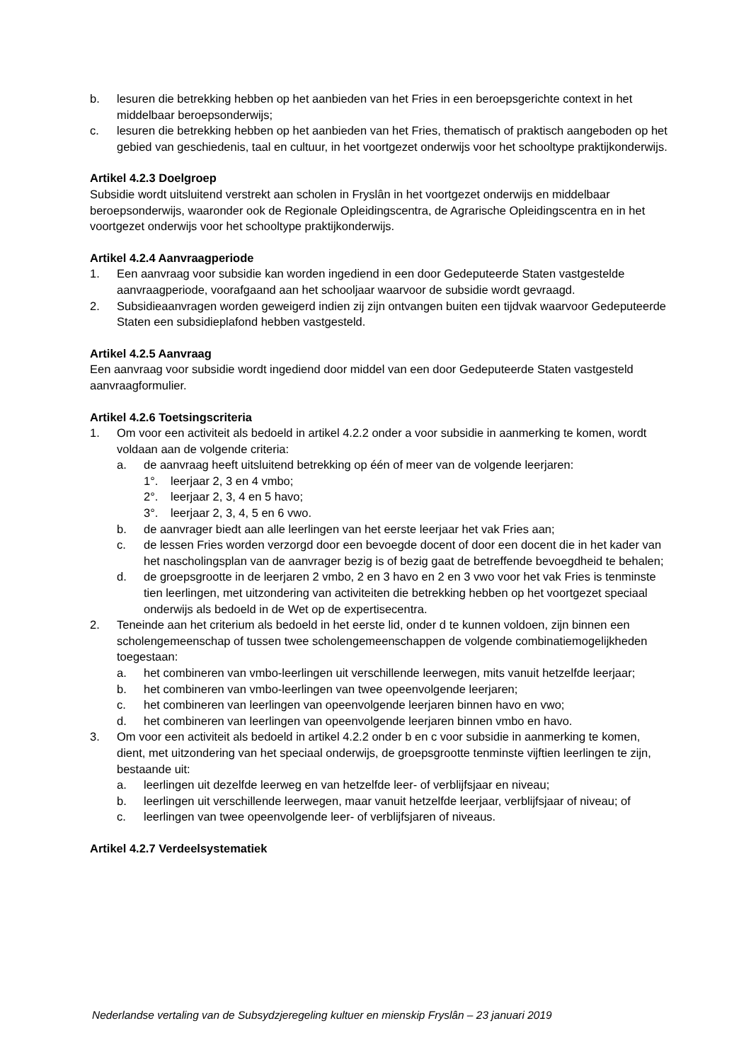b. lesuren die betrekking hebben op het aanbieden van het Fries in een beroepsgerichte context in het middelbaar beroepsonderwijs;
c. lesuren die betrekking hebben op het aanbieden van het Fries, thematisch of praktisch aangeboden op het gebied van geschiedenis, taal en cultuur, in het voortgezet onderwijs voor het schooltype praktijkonderwijs.
Artikel 4.2.3 Doelgroep
Subsidie wordt uitsluitend verstrekt aan scholen in Fryslân in het voortgezet onderwijs en middelbaar beroepsonderwijs, waaronder ook de Regionale Opleidingscentra, de Agrarische Opleidingscentra en in het voortgezet onderwijs voor het schooltype praktijkonderwijs.
Artikel 4.2.4 Aanvraagperiode
1. Een aanvraag voor subsidie kan worden ingediend in een door Gedeputeerde Staten vastgestelde aanvraagperiode, voorafgaand aan het schooljaar waarvoor de subsidie wordt gevraagd.
2. Subsidieaanvragen worden geweigerd indien zij zijn ontvangen buiten een tijdvak waarvoor Gedeputeerde Staten een subsidieplafond hebben vastgesteld.
Artikel 4.2.5 Aanvraag
Een aanvraag voor subsidie wordt ingediend door middel van een door Gedeputeerde Staten vastgesteld aanvraagformulier.
Artikel 4.2.6 Toetsingscriteria
1. Om voor een activiteit als bedoeld in artikel 4.2.2 onder a voor subsidie in aanmerking te komen, wordt voldaan aan de volgende criteria:
a. de aanvraag heeft uitsluitend betrekking op één of meer van de volgende leerjaren:
1°. leerjaar 2, 3 en 4 vmbo;
2°. leerjaar 2, 3, 4 en 5 havo;
3°. leerjaar 2, 3, 4, 5 en 6 vwo.
b. de aanvrager biedt aan alle leerlingen van het eerste leerjaar het vak Fries aan;
c. de lessen Fries worden verzorgd door een bevoegde docent of door een docent die in het kader van het nascholingsplan van de aanvrager bezig is of bezig gaat de betreffende bevoegdheid te behalen;
d. de groepsgrootte in de leerjaren 2 vmbo, 2 en 3 havo en 2 en 3 vwo voor het vak Fries is tenminste tien leerlingen, met uitzondering van activiteiten die betrekking hebben op het voortgezet speciaal onderwijs als bedoeld in de Wet op de expertisecentra.
2. Teneinde aan het criterium als bedoeld in het eerste lid, onder d te kunnen voldoen, zijn binnen een scholengemeenschap of tussen twee scholengemeenschappen de volgende combinatiemogelijkheden toegestaan:
a. het combineren van vmbo-leerlingen uit verschillende leerwegen, mits vanuit hetzelfde leerjaar;
b. het combineren van vmbo-leerlingen van twee opeenvolgende leerjaren;
c. het combineren van leerlingen van opeenvolgende leerjaren binnen havo en vwo;
d. het combineren van leerlingen van opeenvolgende leerjaren binnen vmbo en havo.
3. Om voor een activiteit als bedoeld in artikel 4.2.2 onder b en c voor subsidie in aanmerking te komen, dient, met uitzondering van het speciaal onderwijs, de groepsgrootte tenminste vijftien leerlingen te zijn, bestaande uit:
a. leerlingen uit dezelfde leerweg en van hetzelfde leer- of verblijfsjaar en niveau;
b. leerlingen uit verschillende leerwegen, maar vanuit hetzelfde leerjaar, verblijfsjaar of niveau; of
c. leerlingen van twee opeenvolgende leer- of verblijfsjaren of niveaus.
Artikel 4.2.7 Verdeelsystematiek
Nederlandse vertaling van de Subsydzjeregeling kultuer en mienskip Fryslân – 23 januari 2019